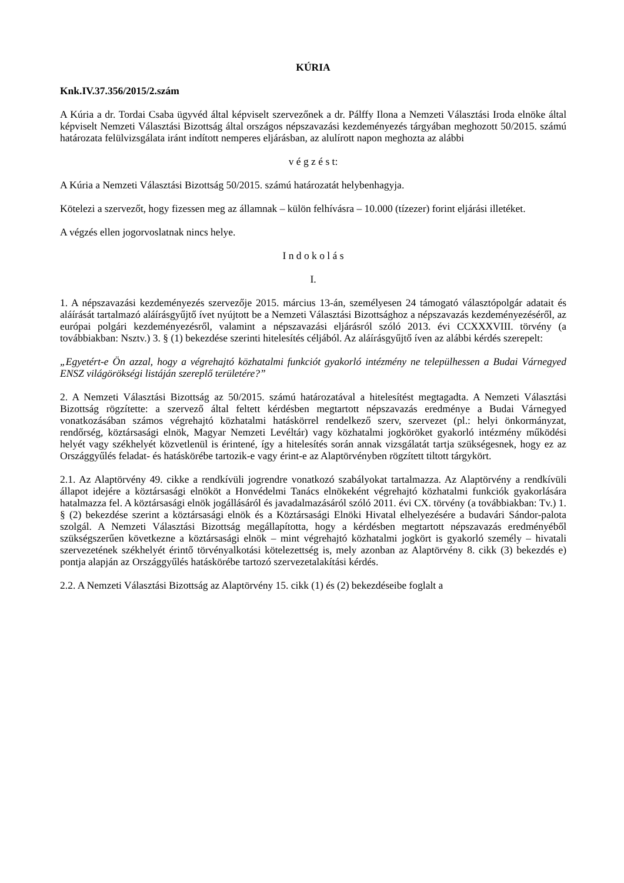KÚRIA
Knk.IV.37.356/2015/2.szám
A Kúria a dr. Tordai Csaba ügyvéd által képviselt szervezőnek a dr. Pálffy Ilona a Nemzeti Választási Iroda elnöke által képviselt Nemzeti Választási Bizottság által országos népszavazási kezdeményezés tárgyában meghozott 50/2015. számú határozata felülvizsgálata iránt indított nemperes eljárásban, az alulírott napon meghozta az alábbi
v é g z é s t:
A Kúria a Nemzeti Választási Bizottság 50/2015. számú határozatát helybenhagyja.
Kötelezi a szervezőt, hogy fizessen meg az államnak – külön felhívásra – 10.000 (tízezer) forint eljárási illetéket.
A végzés ellen jogorvoslatnak nincs helye.
I n d o k o l á s
I.
1. A népszavazási kezdeményezés szervezője 2015. március 13-án, személyesen 24 támogató választópolgár adatait és aláírását tartalmazó aláírásgyűjtő ívet nyújtott be a Nemzeti Választási Bizottsághoz a népszavazás kezdeményezéséről, az európai polgári kezdeményezésről, valamint a népszavazási eljárásról szóló 2013. évi CCXXXVIII. törvény (a továbbiakban: Nsztv.) 3. § (1) bekezdése szerinti hitelesítés céljából. Az aláírásgyűjtő íven az alábbi kérdés szerepelt:
„Egyetért-e Ön azzal, hogy a végrehajtó közhatalmi funkciót gyakorló intézmény ne települhessen a Budai Várnegyed ENSZ világörökségi listáján szereplő területére?”
2. A Nemzeti Választási Bizottság az 50/2015. számú határozatával a hitelesítést megtagadta. A Nemzeti Választási Bizottság rögzítette: a szervező által feltett kérdésben megtartott népszavazás eredménye a Budai Várnegyed vonatkozásában számos végrehajtó közhatalmi hatáskörrel rendelkező szerv, szervezet (pl.: helyi önkormányzat, rendőrség, köztársasági elnök, Magyar Nemzeti Levéltár) vagy közhatalmi jogköröket gyakorló intézmény működési helyét vagy székhelyét közvetlenül is érintené, így a hitelesítés során annak vizsgálatát tartja szükségesnek, hogy ez az Országgyűlés feladat- és hatáskörébe tartozik-e vagy érint-e az Alaptörvényben rögzített tiltott tárgykört.
2.1. Az Alaptörvény 49. cikke a rendkívüli jogrendre vonatkozó szabályokat tartalmazza. Az Alaptörvény a rendkívüli állapot idejére a köztársasági elnököt a Honvédelmi Tanács elnökeként végrehajtó közhatalmi funkciók gyakorlására hatalmazza fel. A köztársasági elnök jogállásáról és javadalmazásáról szóló 2011. évi CX. törvény (a továbbiakban: Tv.) 1. § (2) bekezdése szerint a köztársasági elnök és a Köztársasági Elnöki Hivatal elhelyezésére a budavári Sándor-palota szolgál. A Nemzeti Választási Bizottság megállapította, hogy a kérdésben megtartott népszavazás eredményéből szükségszerűen következne a köztársasági elnök – mint végrehajtó közhatalmi jogkört is gyakorló személy – hivatali szervezetének székhelyét érintő törvényalkotási kötelezettség is, mely azonban az Alaptörvény 8. cikk (3) bekezdés e) pontja alapján az Országgyűlés hatáskörébe tartozó szervezetalakítási kérdés.
2.2. A Nemzeti Választási Bizottság az Alaptörvény 15. cikk (1) és (2) bekezdéseibe foglalt a